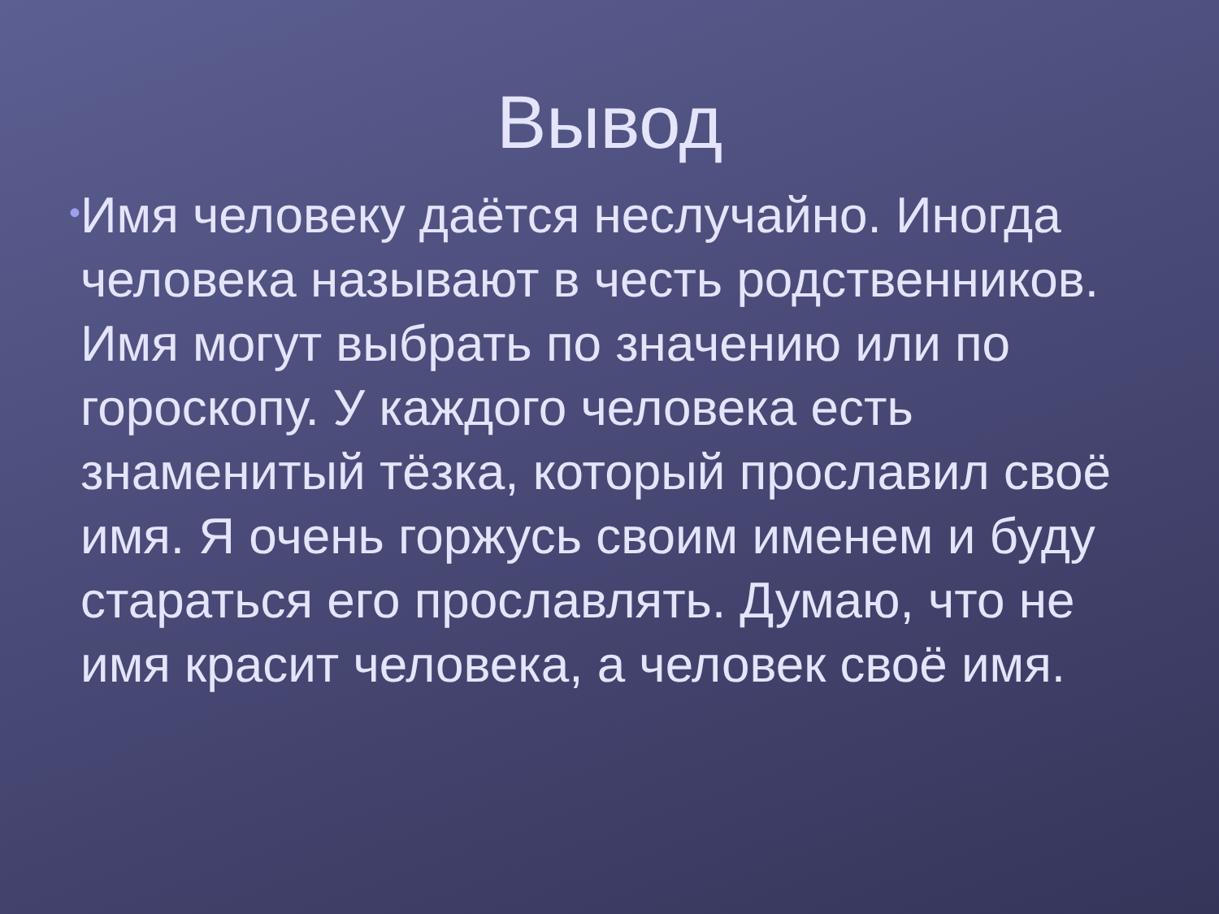Вывод
•
Имя человеку даётся неслучайно. Иногда человека называют в честь родственников. Имя могут выбрать по значению или по гороскопу. У каждого человека есть знаменитый тёзка, который прославил своё имя. Я очень горжусь своим именем и буду стараться его прославлять. Думаю, что не имя красит человека, а человек своё имя.